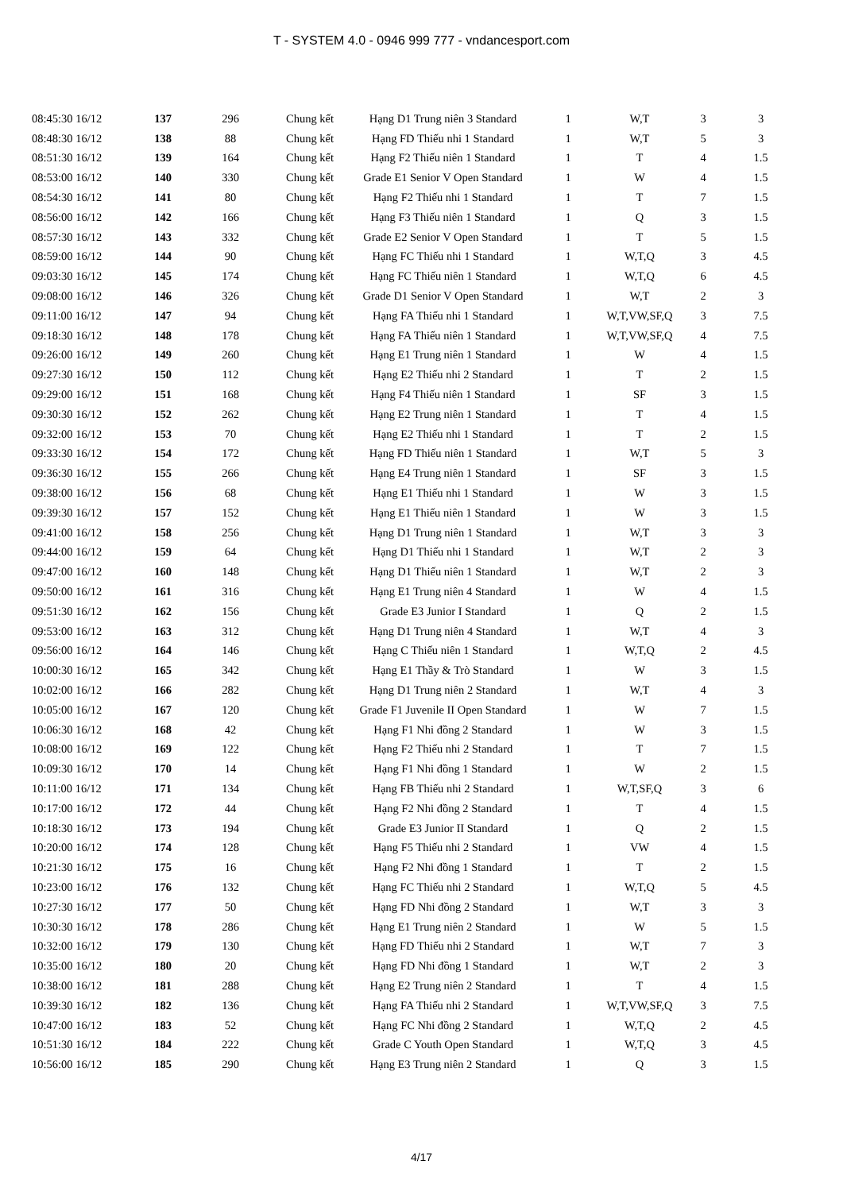T - SYSTEM 4.0 - 0946 999 777 - vndancesport.com
| 08:45:30 16/12 | 137 | 296 | Chung kết | Hạng D1 Trung niên 3 Standard | 1 | W,T | 3 | 3 |
| 08:48:30 16/12 | 138 | 88 | Chung kết | Hạng FD Thiếu nhi 1 Standard | 1 | W,T | 5 | 3 |
| 08:51:30 16/12 | 139 | 164 | Chung kết | Hạng F2 Thiếu niên 1 Standard | 1 | T | 4 | 1.5 |
| 08:53:00 16/12 | 140 | 330 | Chung kết | Grade E1 Senior V Open Standard | 1 | W | 4 | 1.5 |
| 08:54:30 16/12 | 141 | 80 | Chung kết | Hạng F2 Thiếu nhi 1 Standard | 1 | T | 7 | 1.5 |
| 08:56:00 16/12 | 142 | 166 | Chung kết | Hạng F3 Thiếu niên 1 Standard | 1 | Q | 3 | 1.5 |
| 08:57:30 16/12 | 143 | 332 | Chung kết | Grade E2 Senior V Open Standard | 1 | T | 5 | 1.5 |
| 08:59:00 16/12 | 144 | 90 | Chung kết | Hạng FC Thiếu nhi 1 Standard | 1 | W,T,Q | 3 | 4.5 |
| 09:03:30 16/12 | 145 | 174 | Chung kết | Hạng FC Thiếu niên 1 Standard | 1 | W,T,Q | 6 | 4.5 |
| 09:08:00 16/12 | 146 | 326 | Chung kết | Grade D1 Senior V Open Standard | 1 | W,T | 2 | 3 |
| 09:11:00 16/12 | 147 | 94 | Chung kết | Hạng FA Thiếu nhi 1 Standard | 1 | W,T,VW,SF,Q | 3 | 7.5 |
| 09:18:30 16/12 | 148 | 178 | Chung kết | Hạng FA Thiếu niên 1 Standard | 1 | W,T,VW,SF,Q | 4 | 7.5 |
| 09:26:00 16/12 | 149 | 260 | Chung kết | Hạng E1 Trung niên 1 Standard | 1 | W | 4 | 1.5 |
| 09:27:30 16/12 | 150 | 112 | Chung kết | Hạng E2 Thiếu nhi 2 Standard | 1 | T | 2 | 1.5 |
| 09:29:00 16/12 | 151 | 168 | Chung kết | Hạng F4 Thiếu niên 1 Standard | 1 | SF | 3 | 1.5 |
| 09:30:30 16/12 | 152 | 262 | Chung kết | Hạng E2 Trung niên 1 Standard | 1 | T | 4 | 1.5 |
| 09:32:00 16/12 | 153 | 70 | Chung kết | Hạng E2 Thiếu nhi 1 Standard | 1 | T | 2 | 1.5 |
| 09:33:30 16/12 | 154 | 172 | Chung kết | Hạng FD Thiếu niên 1 Standard | 1 | W,T | 5 | 3 |
| 09:36:30 16/12 | 155 | 266 | Chung kết | Hạng E4 Trung niên 1 Standard | 1 | SF | 3 | 1.5 |
| 09:38:00 16/12 | 156 | 68 | Chung kết | Hạng E1 Thiếu nhi 1 Standard | 1 | W | 3 | 1.5 |
| 09:39:30 16/12 | 157 | 152 | Chung kết | Hạng E1 Thiếu niên 1 Standard | 1 | W | 3 | 1.5 |
| 09:41:00 16/12 | 158 | 256 | Chung kết | Hạng D1 Trung niên 1 Standard | 1 | W,T | 3 | 3 |
| 09:44:00 16/12 | 159 | 64 | Chung kết | Hạng D1 Thiếu nhi 1 Standard | 1 | W,T | 2 | 3 |
| 09:47:00 16/12 | 160 | 148 | Chung kết | Hạng D1 Thiếu niên 1 Standard | 1 | W,T | 2 | 3 |
| 09:50:00 16/12 | 161 | 316 | Chung kết | Hạng E1 Trung niên 4 Standard | 1 | W | 4 | 1.5 |
| 09:51:30 16/12 | 162 | 156 | Chung kết | Grade E3 Junior I Standard | 1 | Q | 2 | 1.5 |
| 09:53:00 16/12 | 163 | 312 | Chung kết | Hạng D1 Trung niên 4 Standard | 1 | W,T | 4 | 3 |
| 09:56:00 16/12 | 164 | 146 | Chung kết | Hạng C Thiếu niên 1 Standard | 1 | W,T,Q | 2 | 4.5 |
| 10:00:30 16/12 | 165 | 342 | Chung kết | Hạng E1 Thầy & Trò Standard | 1 | W | 3 | 1.5 |
| 10:02:00 16/12 | 166 | 282 | Chung kết | Hạng D1 Trung niên 2 Standard | 1 | W,T | 4 | 3 |
| 10:05:00 16/12 | 167 | 120 | Chung kết | Grade F1 Juvenile II Open Standard | 1 | W | 7 | 1.5 |
| 10:06:30 16/12 | 168 | 42 | Chung kết | Hạng F1 Nhi đồng 2 Standard | 1 | W | 3 | 1.5 |
| 10:08:00 16/12 | 169 | 122 | Chung kết | Hạng F2 Thiếu nhi 2 Standard | 1 | T | 7 | 1.5 |
| 10:09:30 16/12 | 170 | 14 | Chung kết | Hạng F1 Nhi đồng 1 Standard | 1 | W | 2 | 1.5 |
| 10:11:00 16/12 | 171 | 134 | Chung kết | Hạng FB Thiếu nhi 2 Standard | 1 | W,T,SF,Q | 3 | 6 |
| 10:17:00 16/12 | 172 | 44 | Chung kết | Hạng F2 Nhi đồng 2 Standard | 1 | T | 4 | 1.5 |
| 10:18:30 16/12 | 173 | 194 | Chung kết | Grade E3 Junior II Standard | 1 | Q | 2 | 1.5 |
| 10:20:00 16/12 | 174 | 128 | Chung kết | Hạng F5 Thiếu nhi 2 Standard | 1 | VW | 4 | 1.5 |
| 10:21:30 16/12 | 175 | 16 | Chung kết | Hạng F2 Nhi đồng 1 Standard | 1 | T | 2 | 1.5 |
| 10:23:00 16/12 | 176 | 132 | Chung kết | Hạng FC Thiếu nhi 2 Standard | 1 | W,T,Q | 5 | 4.5 |
| 10:27:30 16/12 | 177 | 50 | Chung kết | Hạng FD Nhi đồng 2 Standard | 1 | W,T | 3 | 3 |
| 10:30:30 16/12 | 178 | 286 | Chung kết | Hạng E1 Trung niên 2 Standard | 1 | W | 5 | 1.5 |
| 10:32:00 16/12 | 179 | 130 | Chung kết | Hạng FD Thiếu nhi 2 Standard | 1 | W,T | 7 | 3 |
| 10:35:00 16/12 | 180 | 20 | Chung kết | Hạng FD Nhi đồng 1 Standard | 1 | W,T | 2 | 3 |
| 10:38:00 16/12 | 181 | 288 | Chung kết | Hạng E2 Trung niên 2 Standard | 1 | T | 4 | 1.5 |
| 10:39:30 16/12 | 182 | 136 | Chung kết | Hạng FA Thiếu nhi 2 Standard | 1 | W,T,VW,SF,Q | 3 | 7.5 |
| 10:47:00 16/12 | 183 | 52 | Chung kết | Hạng FC Nhi đồng 2 Standard | 1 | W,T,Q | 2 | 4.5 |
| 10:51:30 16/12 | 184 | 222 | Chung kết | Grade C Youth Open Standard | 1 | W,T,Q | 3 | 4.5 |
| 10:56:00 16/12 | 185 | 290 | Chung kết | Hạng E3 Trung niên 2 Standard | 1 | Q | 3 | 1.5 |
4/17